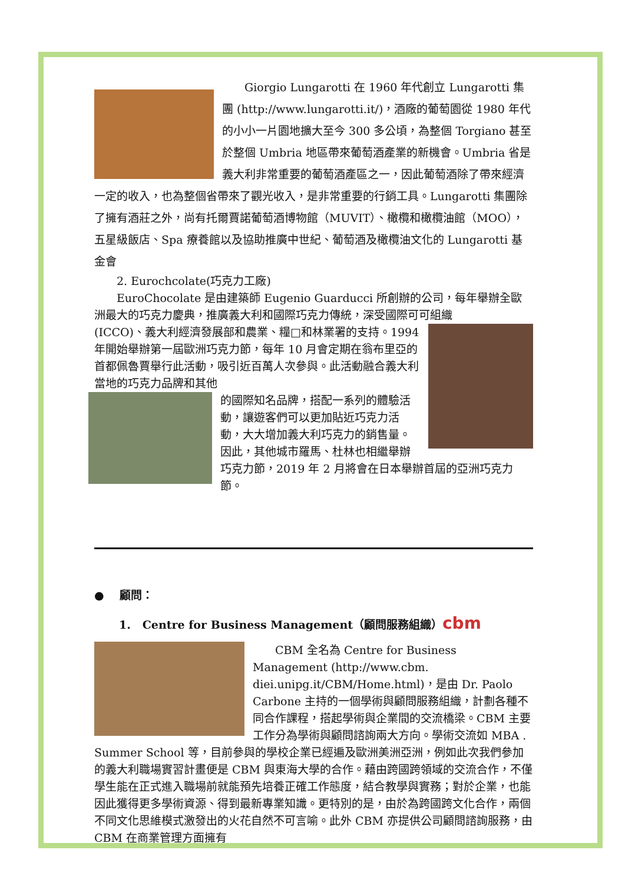Giorgio Lungarotti 在 1960 年代創立 Lungarotti 集團 (http://www.lungarotti.it/)，酒廠的葡萄園從 1980 年代的小小一片園地擴大至今 300 多公頃，為整個 Torgiano 甚至於整個 Umbria 地區帶來葡萄酒產業的新機會。Umbria 省是義大利非常重要的葡萄酒產區之一，因此葡萄酒除了帶來經濟一定的收入，也為整個省帶來了觀光收入，是非常重要的行銷工具。Lungarotti 集團除了擁有酒莊之外，尚有托爾賈諾葡萄酒博物館（MUVIT）、橄欖和橄欖油館（MOO），五星級飯店、Spa 療養館以及協助推廣中世紀、葡萄酒及橄欖油文化的 Lungarotti 基金會
2. Eurochcolate(巧克力工廠)
EuroChocolate 是由建築師 Eugenio Guarducci 所創辦的公司，每年舉辦全歐洲最大的巧克力慶典，推廣義大利和國際巧克力傳統，深受國際可可組織
(ICCO)、義大利經濟發展部和農業、糧□和林業署的支持。1994 年開始舉辦第一屆歐洲巧克力節，每年 10 月會定期在翁布里亞的首都佩魯賈舉行此活動，吸引近百萬人次參與。此活動融合義大利當地的巧克力品牌和其他
的國際知名品牌，搭配一系列的體驗活動，讓遊客們可以更加貼近巧克力活動，大大增加義大利巧克力的銷售量。因此，其他城市羅馬、杜林也相繼舉辦巧克力節，2019 年 2 月將會在日本舉辦首屆的亞洲巧克力節。
● 顧問：
1. Centre for Business Management（顧問服務組織）cbm
CBM 全名為 Centre for Business Management (http://www.cbm. diei.unipg.it/CBM/Home.html)，是由 Dr. Paolo Carbone 主持的一個學術與顧問服務組織，計劃各種不同合作課程，搭起學術與企業間的交流橋梁。CBM 主要工作分為學術與顧問諮詢兩大方向。學術交流如 MBA . Summer School 等，目前參與的學校企業已經遍及歐洲美洲亞洲，例如此次我們參加的義大利職場實習計畫便是 CBM 與東海大學的合作。藉由跨國跨領域的交流合作，不僅學生能在正式進入職場前就能預先培養正確工作態度，結合教學與實務；對於企業，也能因此獲得更多學術資源、得到最新專業知識。更特別的是，由於為跨國跨文化合作，兩個不同文化思維模式激發出的火花自然不可言喻。此外 CBM 亦提供公司顧問諮詢服務，由 CBM 在商業管理方面擁有